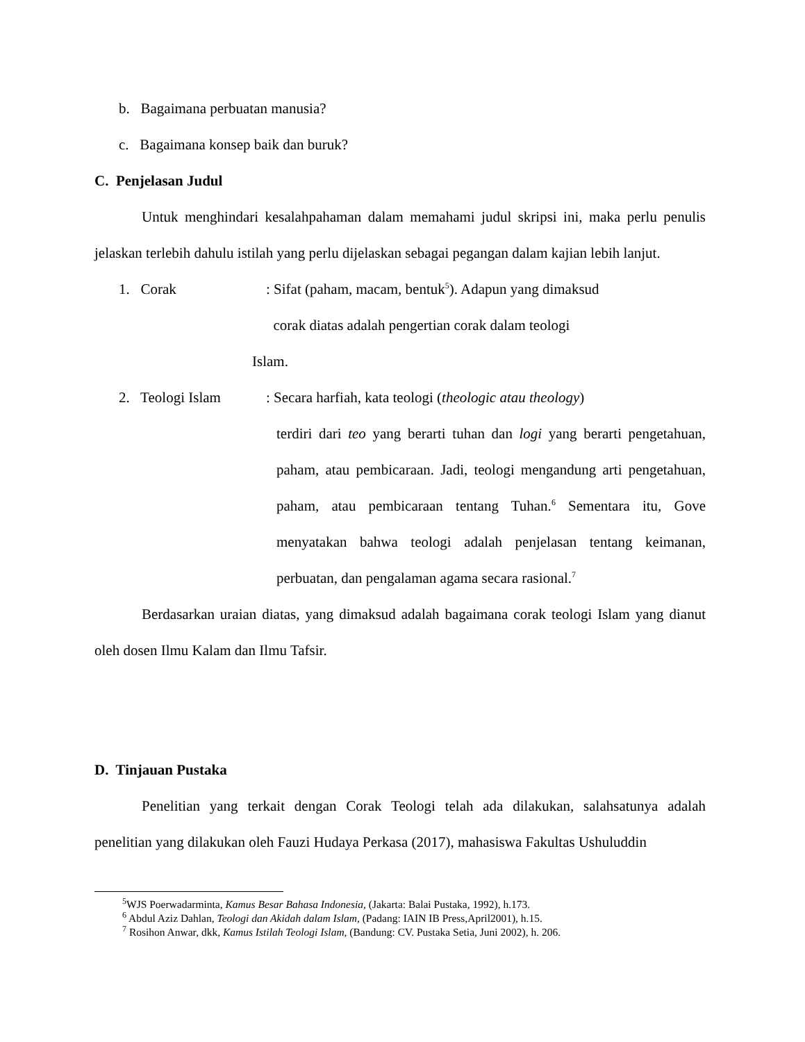b. Bagaimana perbuatan manusia?
c. Bagaimana konsep baik dan buruk?
C. Penjelasan Judul
Untuk menghindari kesalahpahaman dalam memahami judul skripsi ini, maka perlu penulis jelaskan terlebih dahulu istilah yang perlu dijelaskan sebagai pegangan dalam kajian lebih lanjut.
1. Corak : Sifat (paham, macam, bentuk<sup>5</sup>). Adapun yang dimaksud
corak diatas adalah pengertian corak dalam teologi
Islam.
2. Teologi Islam : Secara harfiah, kata teologi (theologic atau theology)
terdiri dari teo yang berarti tuhan dan logi yang berarti pengetahuan, paham, atau pembicaraan. Jadi, teologi mengandung arti pengetahuan, paham, atau pembicaraan tentang Tuhan.<sup>6</sup> Sementara itu, Gove menyatakan bahwa teologi adalah penjelasan tentang keimanan, perbuatan, dan pengalaman agama secara rasional.<sup>7</sup>
Berdasarkan uraian diatas, yang dimaksud adalah bagaimana corak teologi Islam yang dianut oleh dosen Ilmu Kalam dan Ilmu Tafsir.
D. Tinjauan Pustaka
Penelitian yang terkait dengan Corak Teologi telah ada dilakukan, salahsatunya adalah penelitian yang dilakukan oleh Fauzi Hudaya Perkasa (2017), mahasiswa Fakultas Ushuluddin
<sup>5</sup> WJS Poerwadarminta, Kamus Besar Bahasa Indonesia, (Jakarta: Balai Pustaka, 1992), h.173.
<sup>6</sup> Abdul Aziz Dahlan, Teologi dan Akidah dalam Islam, (Padang: IAIN IB Press,April2001), h.15.
<sup>7</sup> Rosihon Anwar, dkk, Kamus Istilah Teologi Islam, (Bandung: CV. Pustaka Setia, Juni 2002), h. 206.